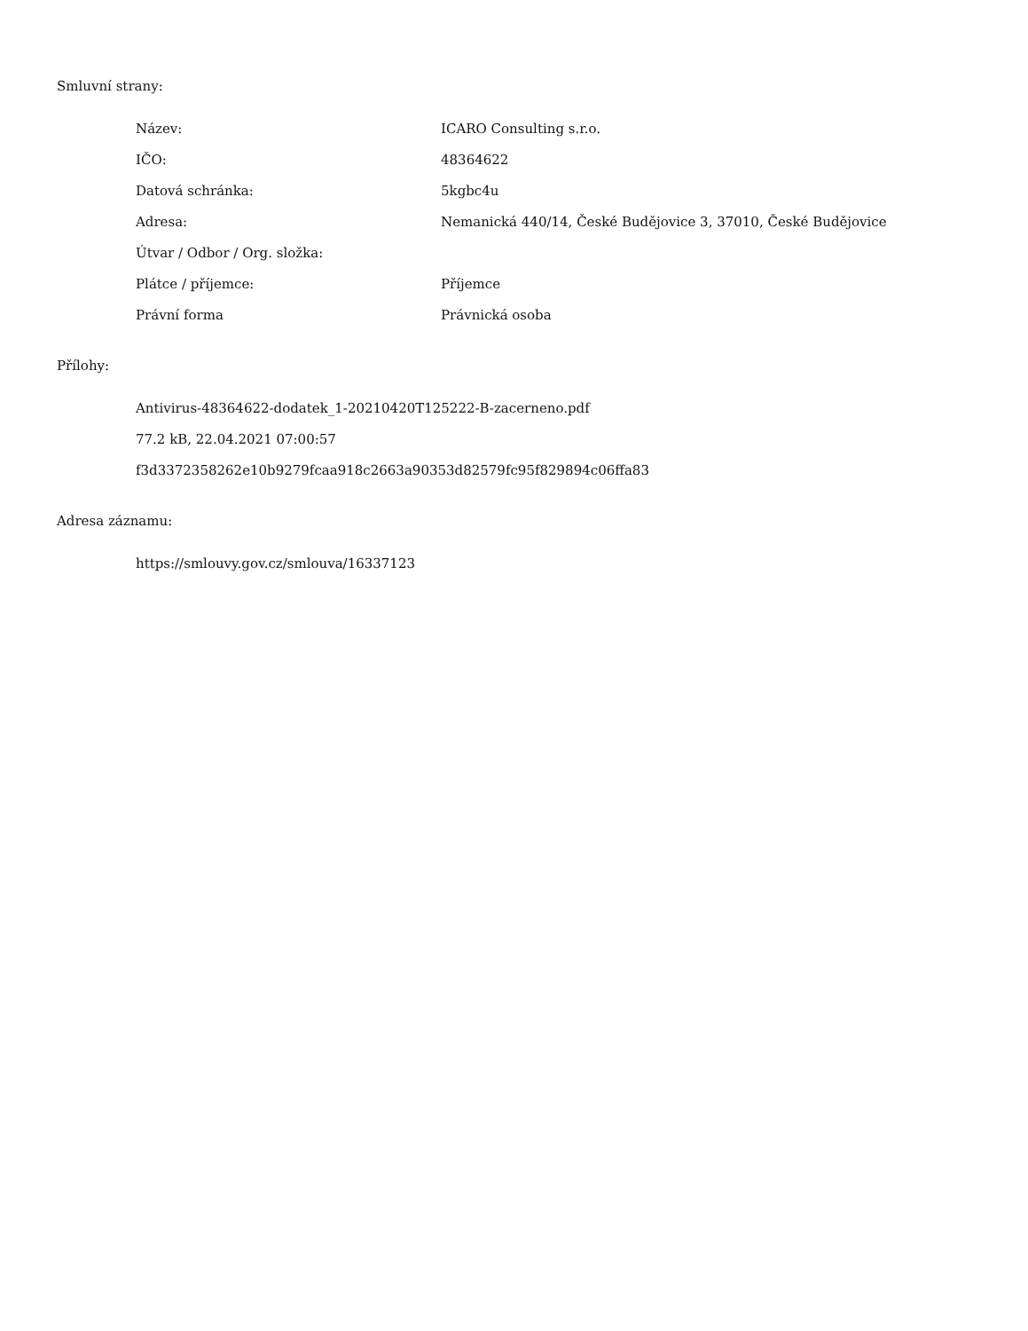Smluvní strany:
| Název: | ICARO Consulting s.r.o. |
| IČO: | 48364622 |
| Datová schránka: | 5kgbc4u |
| Adresa: | Nemanická 440/14, České Budějovice 3, 37010, České Budějovice |
| Útvar / Odbor / Org. složka: | |
| Plátce / příjemce: | Příjemce |
| Právní forma | Právnická osoba |
Přílohy:
Antivirus-48364622-dodatek_1-20210420T125222-B-zacerneno.pdf
77.2 kB, 22.04.2021 07:00:57
f3d3372358262e10b9279fcaa918c2663a90353d82579fc95f829894c06ffa83
Adresa záznamu:
https://smlouvy.gov.cz/smlouva/16337123